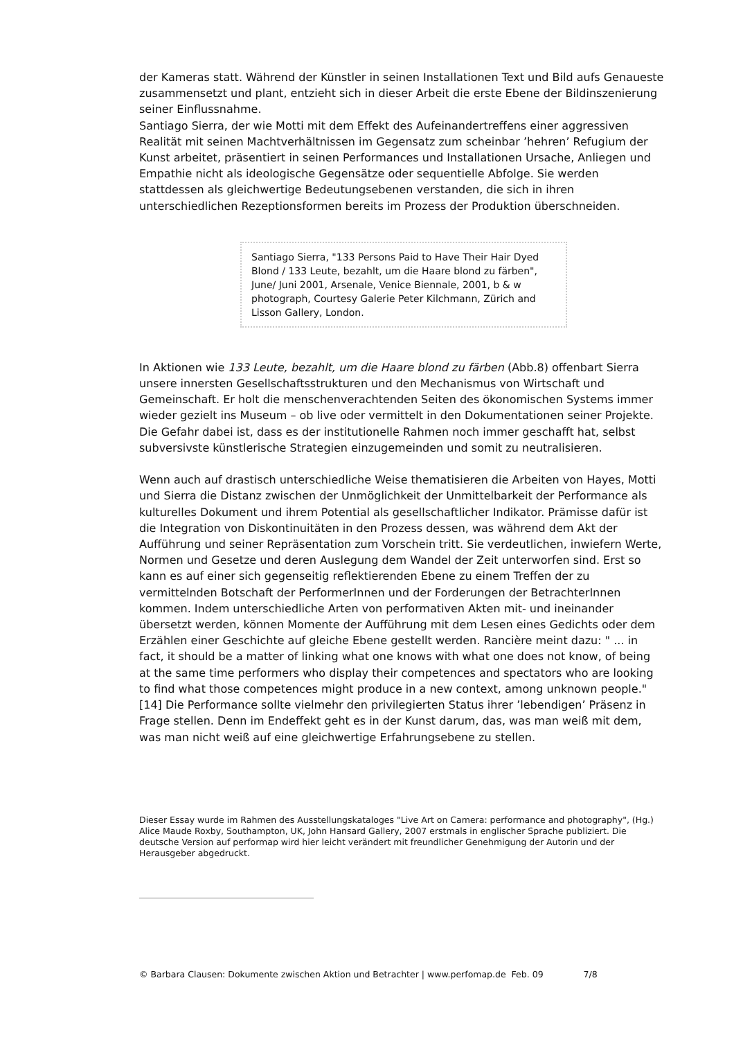der Kameras statt. Während der Künstler in seinen Installationen Text und Bild aufs Genaueste zusammensetzt und plant, entzieht sich in dieser Arbeit die erste Ebene der Bildinszenierung seiner Einflussnahme.
Santiago Sierra, der wie Motti mit dem Effekt des Aufeinandertreffens einer aggressiven Realität mit seinen Machtverhältnissen im Gegensatz zum scheinbar ’hehren’ Refugium der Kunst arbeitet, präsentiert in seinen Performances und Installationen Ursache, Anliegen und Empathie nicht als ideologische Gegensätze oder sequentielle Abfolge. Sie werden stattdessen als gleichwertige Bedeutungsebenen verstanden, die sich in ihren unterschiedlichen Rezeptionsformen bereits im Prozess der Produktion überschneiden.
Santiago Sierra, "133 Persons Paid to Have Their Hair Dyed Blond / 133 Leute, bezahlt, um die Haare blond zu färben", June/ Juni 2001, Arsenale, Venice Biennale, 2001, b & w photograph, Courtesy Galerie Peter Kilchmann, Zürich and Lisson Gallery, London.
In Aktionen wie 133 Leute, bezahlt, um die Haare blond zu färben (Abb.8) offenbart Sierra unsere innersten Gesellschaftsstrukturen und den Mechanismus von Wirtschaft und Gemeinschaft. Er holt die menschenverachtenden Seiten des ökonomischen Systems immer wieder gezielt ins Museum – ob live oder vermittelt in den Dokumentationen seiner Projekte. Die Gefahr dabei ist, dass es der institutionelle Rahmen noch immer geschafft hat, selbst subversivste künstlerische Strategien einzugemeinden und somit zu neutralisieren.
Wenn auch auf drastisch unterschiedliche Weise thematisieren die Arbeiten von Hayes, Motti und Sierra die Distanz zwischen der Unmöglichkeit der Unmittelbarkeit der Performance als kulturelles Dokument und ihrem Potential als gesellschaftlicher Indikator. Prämisse dafür ist die Integration von Diskontinuitäten in den Prozess dessen, was während dem Akt der Aufführung und seiner Repräsentation zum Vorschein tritt. Sie verdeutlichen, inwiefern Werte, Normen und Gesetze und deren Auslegung dem Wandel der Zeit unterworfen sind. Erst so kann es auf einer sich gegenseitig reflektierenden Ebene zu einem Treffen der zu vermittelnden Botschaft der PerformerInnen und der Forderungen der BetrachterInnen kommen. Indem unterschiedliche Arten von performativen Akten mit- und ineinander übersetzt werden, können Momente der Aufführung mit dem Lesen eines Gedichts oder dem Erzählen einer Geschichte auf gleiche Ebene gestellt werden. Rancière meint dazu: " ... in fact, it should be a matter of linking what one knows with what one does not know, of being at the same time performers who display their competences and spectators who are looking to find what those competences might produce in a new context, among unknown people." [14] Die Performance sollte vielmehr den privilegierten Status ihrer ’lebendigen’ Präsenz in Frage stellen. Denn im Endeffekt geht es in der Kunst darum, das, was man weiß mit dem, was man nicht weiß auf eine gleichwertige Erfahrungsebene zu stellen.
Dieser Essay wurde im Rahmen des Ausstellungskataloges "Live Art on Camera: performance and photography", (Hg.) Alice Maude Roxby, Southampton, UK, John Hansard Gallery, 2007 erstmals in englischer Sprache publiziert. Die deutsche Version auf performap wird hier leicht verändert mit freundlicher Genehmigung der Autorin und der Herausgeber abgedruckt.
© Barbara Clausen: Dokumente zwischen Aktion und Betrachter | www.perfomap.de Feb. 09 7/8